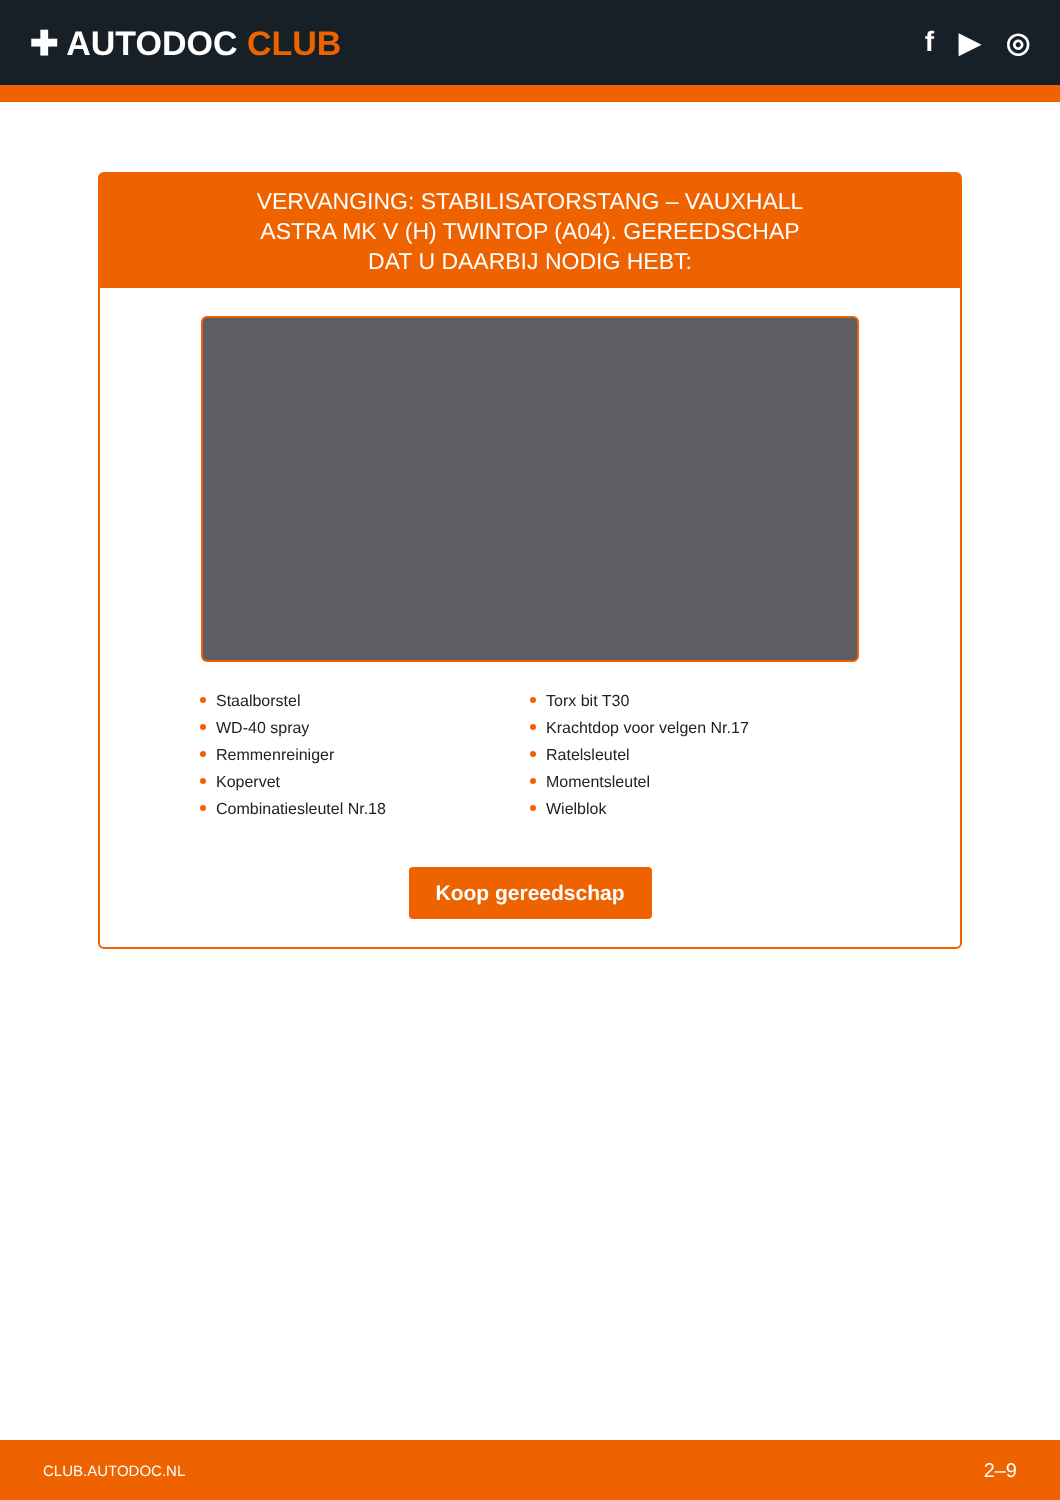✚ AUTODOC CLUB
f ▶ ◎
VERVANGING: STABILISATORSTANG – VAUXHALL ASTRA MK V (H) TWINTOP (A04). GEREEDSCHAP DAT U DAARBIJ NODIG HEBT:
Staalborstel
WD-40 spray
Remmenreiniger
Kopervet
Combinatiesleutel Nr.18
Torx bit T30
Krachtdop voor velgen Nr.17
Ratelsleutel
Momentsleutel
Wielblok
Koop gereedschap
CLUB.AUTODOC.NL 2–9